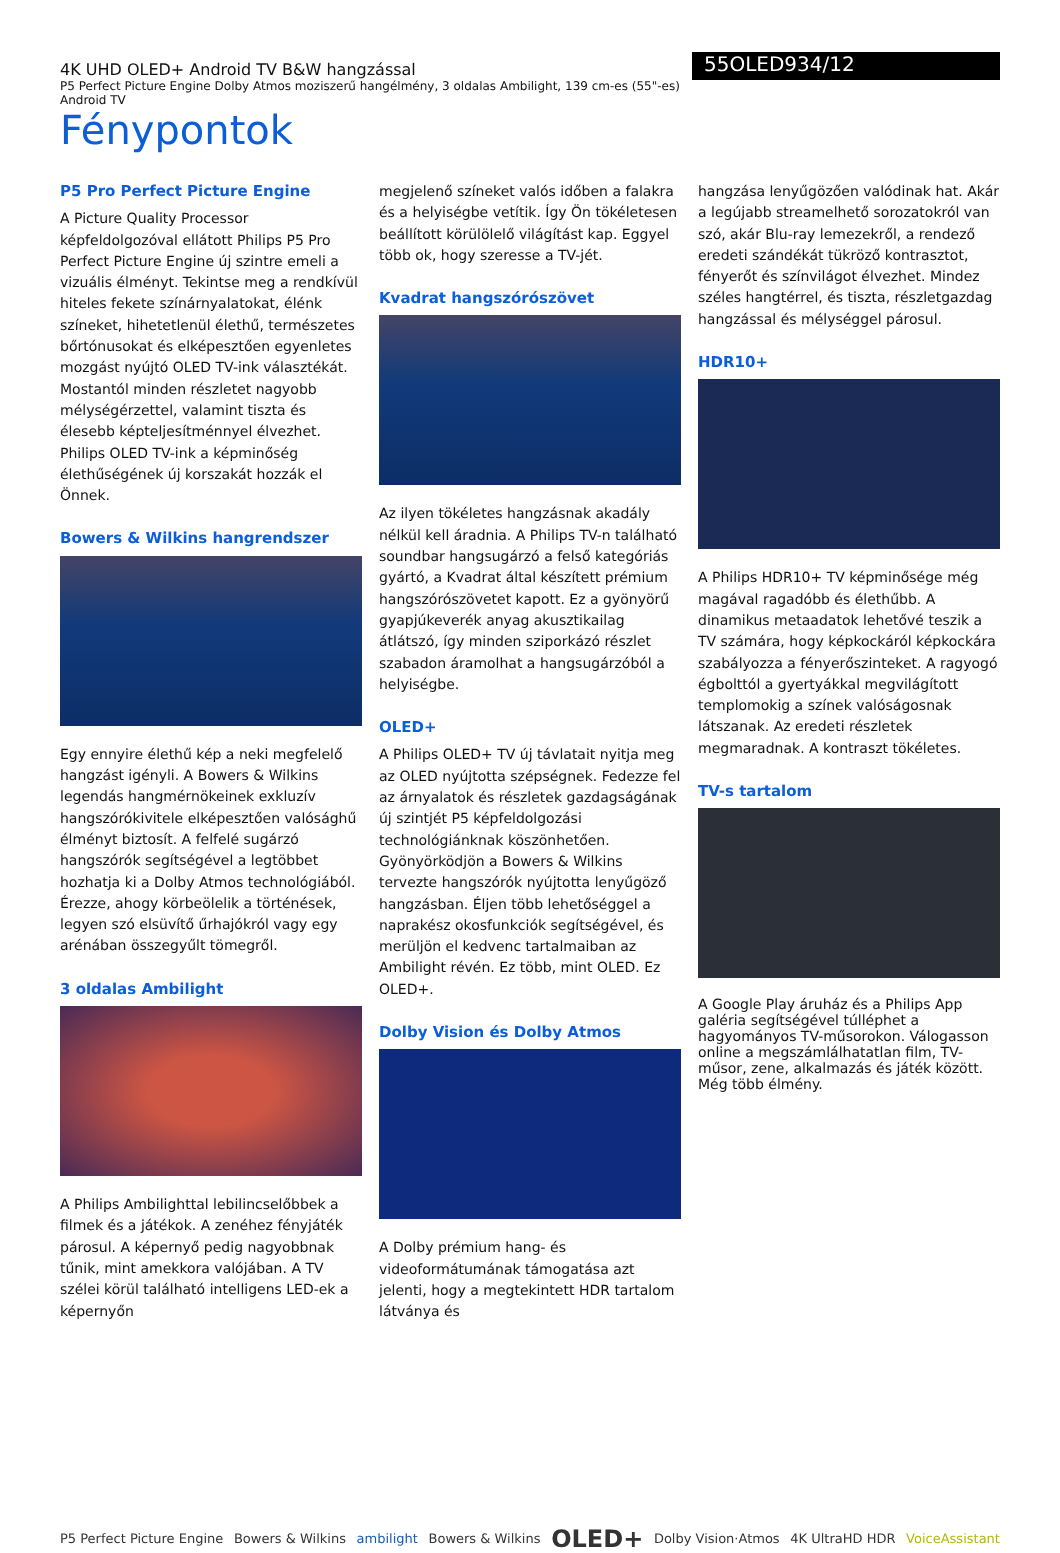4K UHD OLED+ Android TV B&W hangzással
P5 Perfect Picture Engine Dolby Atmos moziszerű hangélmény, 3 oldalas Ambilight, 139 cm-es (55"-es) Android TV
55OLED934/12
Fénypontok
P5 Pro Perfect Picture Engine
A Picture Quality Processor képfeldolgozóval ellátott Philips P5 Pro Perfect Picture Engine új szintre emeli a vizuális élményt. Tekintse meg a rendkívül hiteles fekete színárnyalatokat, élénk színeket, hihetetlenül élethű, természetes bőrtónusokat és elképesztően egyenletes mozgást nyújtó OLED TV-ink választékát. Mostantól minden részletet nagyobb mélységérzettel, valamint tiszta és élesebb képteljesítménnyel élvezhet. Philips OLED TV-ink a képminőség élethűségének új korszakát hozzák el Önnek.
Bowers & Wilkins hangrendszer
Egy ennyire élethű kép a neki megfelelő hangzást igényli. A Bowers & Wilkins legendás hangmérnökeinek exkluzív hangszórókivitele elképesztően valósághű élményt biztosít. A felfelé sugárzó hangszórók segítségével a legtöbbet hozhatja ki a Dolby Atmos technológiából. Érezze, ahogy körbeölelik a történések, legyen szó elsüvítő űrhajókról vagy egy arénában összegyűlt tömegről.
3 oldalas Ambilight
A Philips Ambilighttal lebilincselőbbek a filmek és a játékok. A zenéhez fényjáték párosul. A képernyő pedig nagyobbnak tűnik, mint amekkora valójában. A TV szélei körül található intelligens LED-ek a képernyőn
megjelenő színeket valós időben a falakra és a helyiségbe vetítik. Így Ön tökéletesen beállított körülölelő világítást kap. Eggyel több ok, hogy szeresse a TV-jét.
Kvadrat hangszórószövet
Az ilyen tökéletes hangzásnak akadály nélkül kell áradnia. A Philips TV-n található soundbar hangsugárzó a felső kategóriás gyártó, a Kvadrat által készített prémium hangszórószövetet kapott. Ez a gyönyörű gyapjúkeverék anyag akusztikailag átlátszó, így minden sziporkázó részlet szabadon áramolhat a hangsugárzóból a helyiségbe.
OLED+
A Philips OLED+ TV új távlatait nyitja meg az OLED nyújtotta szépségnek. Fedezze fel az árnyalatok és részletek gazdagságának új szintjét P5 képfeldolgozási technológiánknak köszönhetően. Gyönyörködjön a Bowers & Wilkins tervezte hangszórók nyújtotta lenyűgöző hangzásban. Éljen több lehetőséggel a naprakész okosfunkciók segítségével, és merüljön el kedvenc tartalmaiban az Ambilight révén. Ez több, mint OLED. Ez OLED+.
Dolby Vision és Dolby Atmos
A Dolby prémium hang- és videoformátumának támogatása azt jelenti, hogy a megtekintett HDR tartalom látványa és
hangzása lenyűgözően valódinak hat. Akár a legújabb streamelhető sorozatokról van szó, akár Blu-ray lemezekről, a rendező eredeti szándékát tükröző kontrasztot, fényerőt és színvilágot élvezhet. Mindez széles hangtérrel, és tiszta, részletgazdag hangzással és mélységgel párosul.
HDR10+
A Philips HDR10+ TV képminősége még magával ragadóbb és élethűbb. A dinamikus metaadatok lehetővé teszik a TV számára, hogy képkockáról képkockára szabályozza a fényerőszinteket. A ragyogó égbolttól a gyertyákkal megvilágított templomokig a színek valóságosnak látszanak. Az eredeti részletek megmaradnak. A kontraszt tökéletes.
TV-s tartalom
A Google Play áruház és a Philips App galéria segítségével túlléphet a hagyományos TV-műsorokon. Válogasson online a megszámlálhatatlan film, TV-műsor, zene, alkalmazás és játék között. Még több élmény.
P5 Perfect Picture Engine Bowers & Wilkins ambilight Bowers & Wilkins OLED+ Dolby Vision·Atmos 4K UltraHD HDR VoiceAssistant